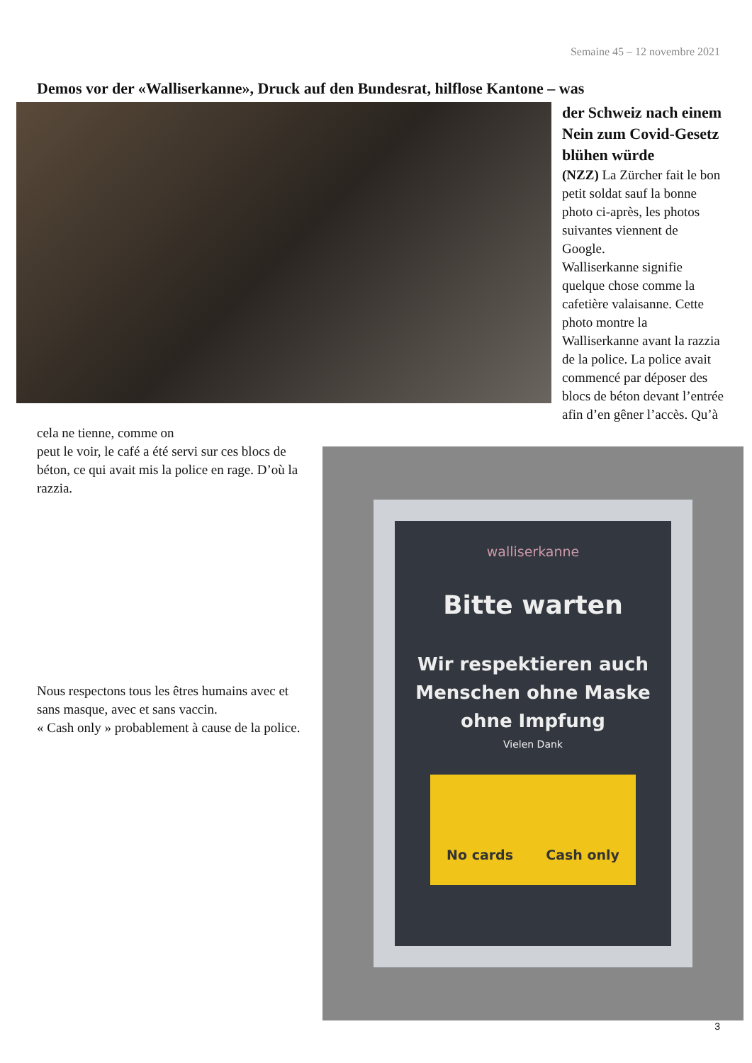Semaine 45 – 12 novembre 2021
Demos vor der «Walliserkanne», Druck auf den Bundesrat, hilflose Kantone – was
der Schweiz nach einem Nein zum Covid-Gesetz blühen würde
(NZZ) La Zürcher fait le bon petit soldat sauf la bonne photo ci-après, les photos suivantes viennent de Google.
Walliserkanne signifie quelque chose comme la cafetière valaisanne. Cette photo montre la Walliserkanne avant la razzia de la police. La police avait commencé par déposer des blocs de béton devant l’entrée afin d’en gêner l’accès. Qu’à cela ne tienne, comme on
walliserkanne
Bitte warten
Wir respektieren auch Menschen ohne Maske ohne Impfung
Vielen Dank
No cards Cash only
peut le voir, le café a été servi sur ces blocs de béton, ce qui avait mis la police en rage. D’où la razzia.
Nous respectons tous les êtres humains avec et sans masque, avec et sans vaccin.
« Cash only » probablement à cause de la police.
3